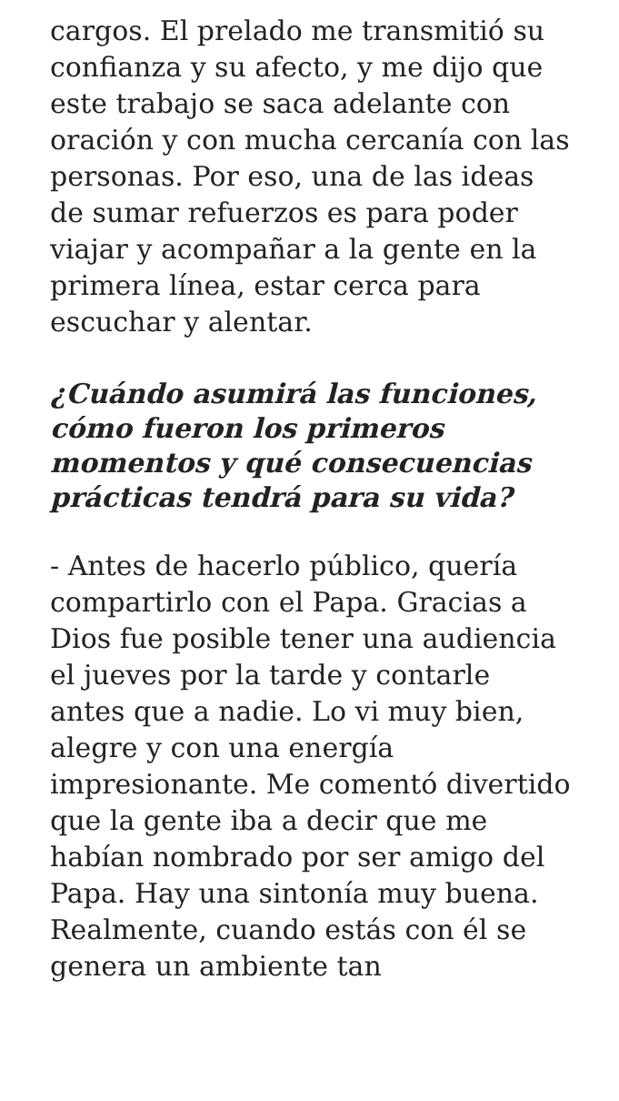cargos. El prelado me transmitió su confianza y su afecto, y me dijo que este trabajo se saca adelante con oración y con mucha cercanía con las personas. Por eso, una de las ideas de sumar refuerzos es para poder viajar y acompañar a la gente en la primera línea, estar cerca para escuchar y alentar.
¿Cuándo asumirá las funciones, cómo fueron los primeros momentos y qué consecuencias prácticas tendrá para su vida?
- Antes de hacerlo público, quería compartirlo con el Papa. Gracias a Dios fue posible tener una audiencia el jueves por la tarde y contarle antes que a nadie. Lo vi muy bien, alegre y con una energía impresionante. Me comentó divertido que la gente iba a decir que me habían nombrado por ser amigo del Papa. Hay una sintonía muy buena. Realmente, cuando estás con él se genera un ambiente tan